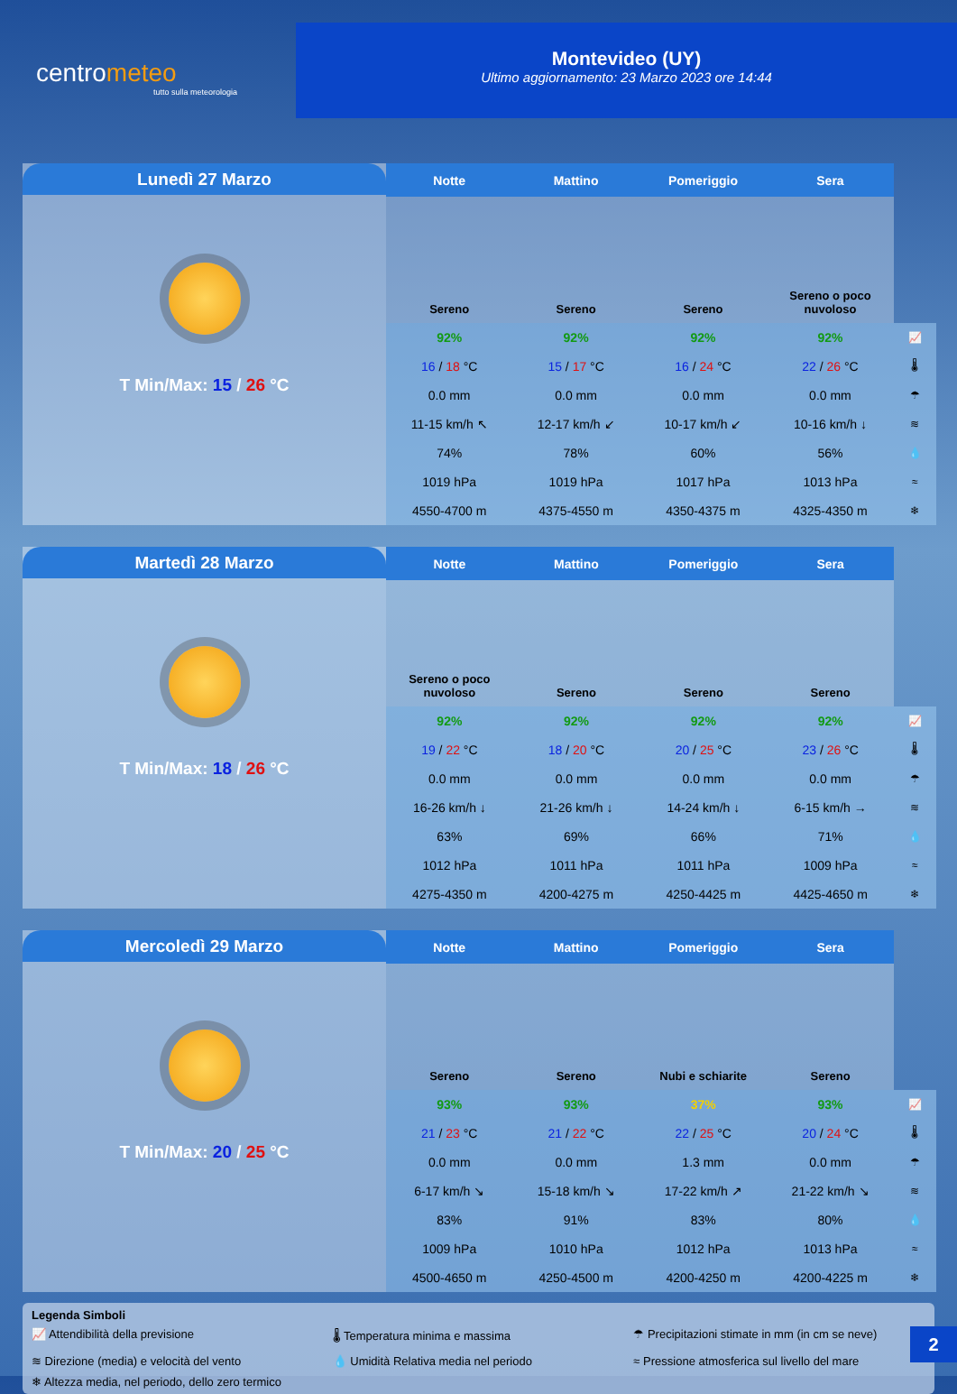centrometeo
tutto sulla meteorologia
Montevideo (UY)
Ultimo aggiornamento: 23 Marzo 2023 ore 14:44
Lunedì 27 Marzo
T Min/Max: 15 / 26 °C
| Notte | Mattino | Pomeriggio | Sera | |
| Sereno | Sereno | Sereno | Sereno o poco nuvoloso | |
| 92% | 92% | 92% | 92% | 📈 |
| 16 / 18 °C | 15 / 17 °C | 16 / 24 °C | 22 / 26 °C | 🌡 |
| 0.0 mm | 0.0 mm | 0.0 mm | 0.0 mm | ☂ |
| 11-15 km/h ↖ | 12-17 km/h ↙ | 10-17 km/h ↙ | 10-16 km/h ↓ | ≋ |
| 74% | 78% | 60% | 56% | 💧 |
| 1019 hPa | 1019 hPa | 1017 hPa | 1013 hPa | ≈ |
| 4550-4700 m | 4375-4550 m | 4350-4375 m | 4325-4350 m | ❄ |
Martedì 28 Marzo
T Min/Max: 18 / 26 °C
| Notte | Mattino | Pomeriggio | Sera | |
| Sereno o poco nuvoloso | Sereno | Sereno | Sereno | |
| 92% | 92% | 92% | 92% | 📈 |
| 19 / 22 °C | 18 / 20 °C | 20 / 25 °C | 23 / 26 °C | 🌡 |
| 0.0 mm | 0.0 mm | 0.0 mm | 0.0 mm | ☂ |
| 16-26 km/h ↓ | 21-26 km/h ↓ | 14-24 km/h ↓ | 6-15 km/h → | ≋ |
| 63% | 69% | 66% | 71% | 💧 |
| 1012 hPa | 1011 hPa | 1011 hPa | 1009 hPa | ≈ |
| 4275-4350 m | 4200-4275 m | 4250-4425 m | 4425-4650 m | ❄ |
Mercoledì 29 Marzo
T Min/Max: 20 / 25 °C
| Notte | Mattino | Pomeriggio | Sera | |
| Sereno | Sereno | Nubi e schiarite | Sereno | |
| 93% | 93% | 37% | 93% | 📈 |
| 21 / 23 °C | 21 / 22 °C | 22 / 25 °C | 20 / 24 °C | 🌡 |
| 0.0 mm | 0.0 mm | 1.3 mm | 0.0 mm | ☂ |
| 6-17 km/h ↘ | 15-18 km/h ↘ | 17-22 km/h ↗ | 21-22 km/h ↘ | ≋ |
| 83% | 91% | 83% | 80% | 💧 |
| 1009 hPa | 1010 hPa | 1012 hPa | 1013 hPa | ≈ |
| 4500-4650 m | 4250-4500 m | 4200-4250 m | 4200-4225 m | ❄ |
Legenda Simboli
📈 Attendibilità della previsione 🌡 Temperatura minima e massima ☂ Precipitazioni stimate in mm (in cm se neve) ≋ Direzione (media) e velocità del vento 💧 Umidità Relativa media nel periodo ≈ Pressione atmosferica sul livello del mare ❄ Altezza media, nel periodo, dello zero termico
2